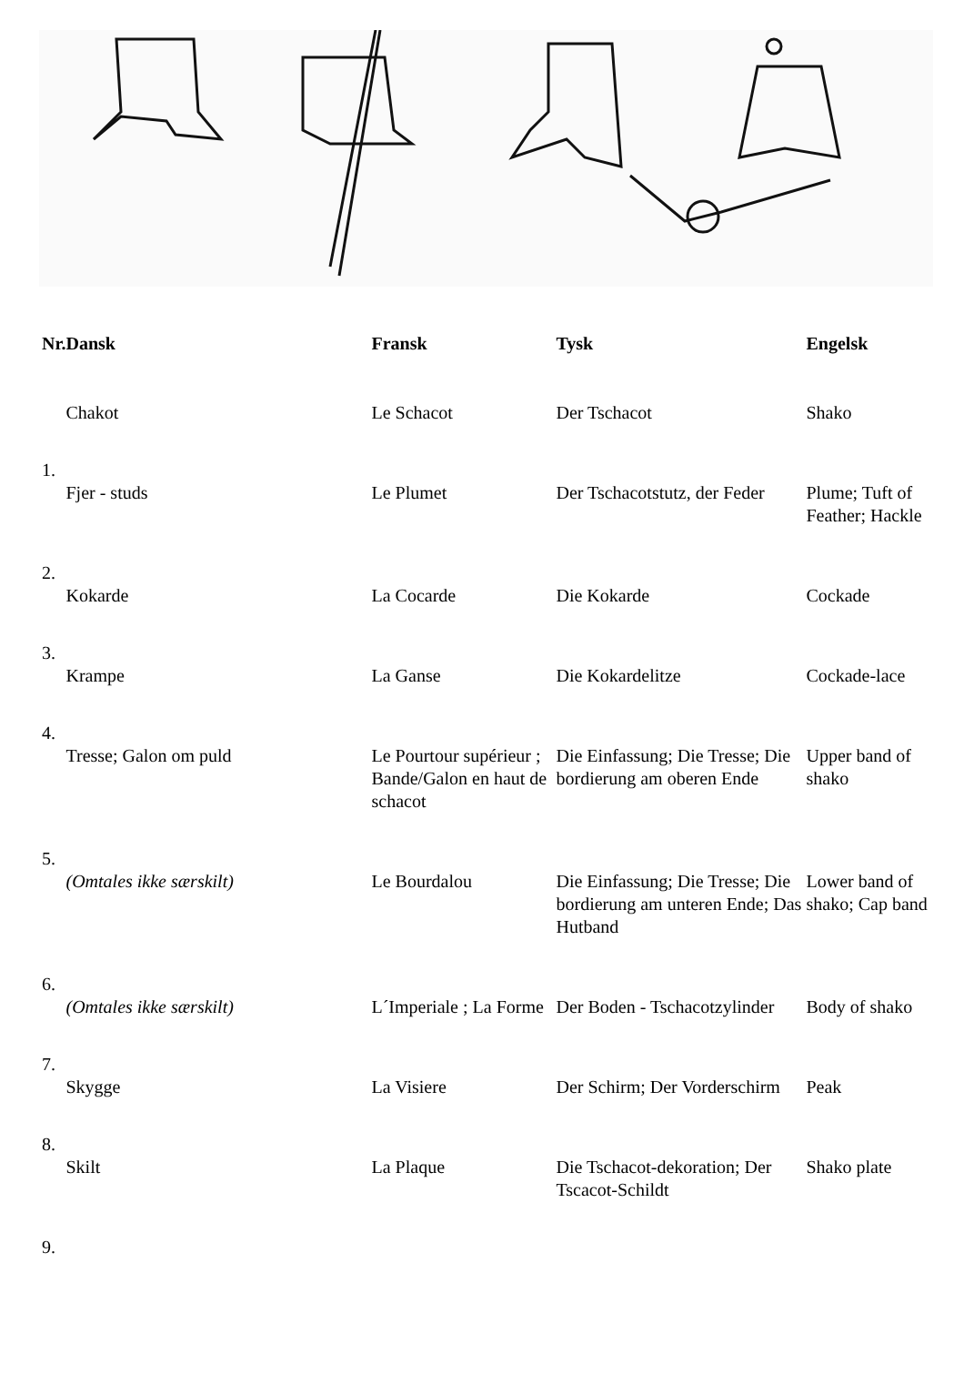| Nr. | Dansk | Fransk | Tysk | Engelsk |
| --- | --- | --- | --- | --- |
| | Chakot | Le Schacot | Der Tschacot | Shako |
| 1. | | | | |
| | Fjer - studs | Le Plumet | Der Tschacotstutz, der Feder | Plume; Tuft of Feather; Hackle |
| 2. | | | | |
| | Kokarde | La Cocarde | Die Kokarde | Cockade |
| 3. | | | | |
| | Krampe | La Ganse | Die Kokardelitze | Cockade-lace |
| 4. | | | | |
| | Tresse; Galon om puld | Le Pourtour supérieur ; Bande/Galon en haut de schacot | Die Einfassung; Die Tresse; Die bordierung am oberen Ende | Upper band of shako |
| 5. | | | | |
| | (Omtales ikke særskilt) | Le Bourdalou | Die Einfassung; Die Tresse; Die bordierung am unteren Ende; Das Hutband | Lower band of shako; Cap band |
| 6. | | | | |
| | (Omtales ikke særskilt) | L´Imperiale ; La Forme | Der Boden - Tschacotzylinder | Body of shako |
| 7. | | | | |
| | Skygge | La Visiere | Der Schirm; Der Vorderschirm | Peak |
| 8. | | | | |
| | Skilt | La Plaque | Die Tschacot-dekoration; Der Tscacot-Schildt | Shako plate |
| 9. | | | | |